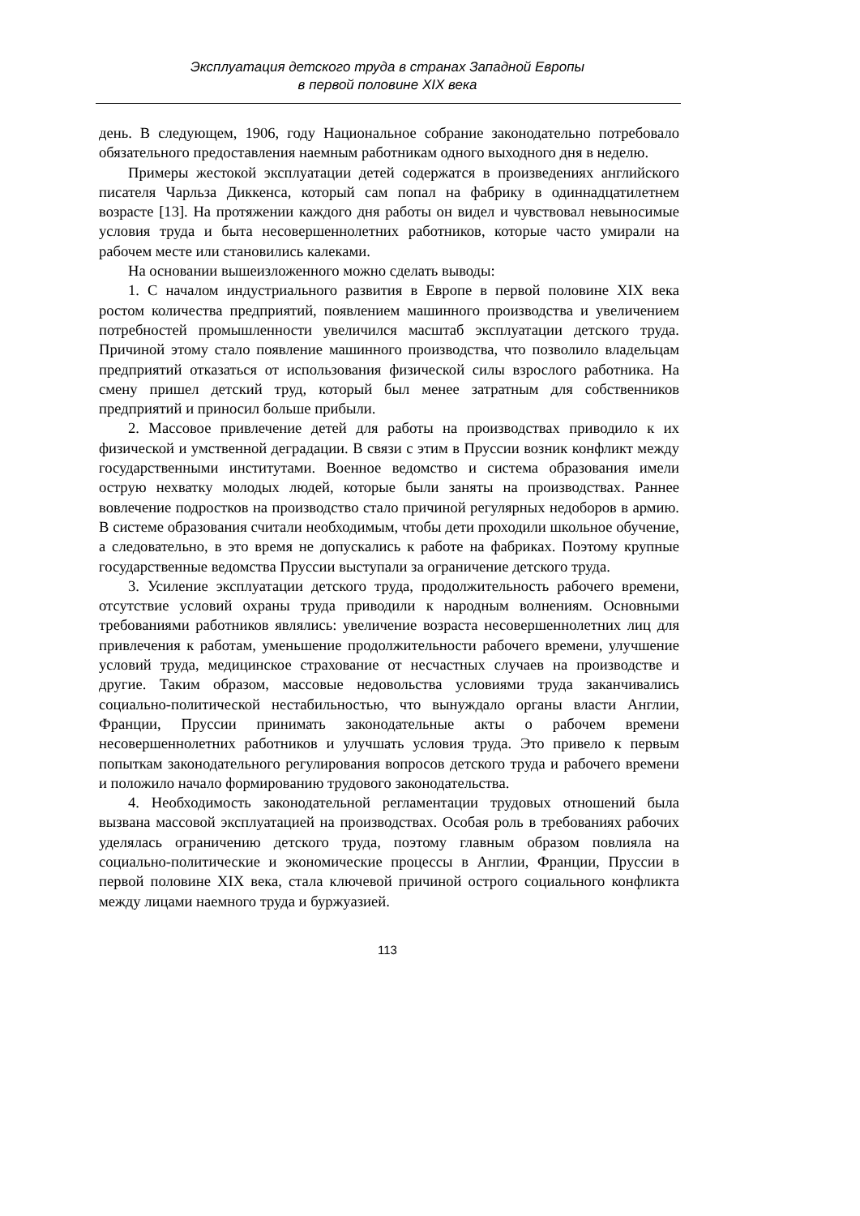Эксплуатация детского труда в странах Западной Европы
в первой половине XIX века
день. В следующем, 1906, году Национальное собрание законодательно потребовало обязательного предоставления наемным работникам одного выходного дня в неделю.
Примеры жестокой эксплуатации детей содержатся в произведениях английского писателя Чарльза Диккенса, который сам попал на фабрику в одиннадцатилетнем возрасте [13]. На протяжении каждого дня работы он видел и чувствовал невыносимые условия труда и быта несовершеннолетних работников, которые часто умирали на рабочем месте или становились калеками.
На основании вышеизложенного можно сделать выводы:
1. С началом индустриального развития в Европе в первой половине XIX века ростом количества предприятий, появлением машинного производства и увеличением потребностей промышленности увеличился масштаб эксплуатации детского труда. Причиной этому стало появление машинного производства, что позволило владельцам предприятий отказаться от использования физической силы взрослого работника. На смену пришел детский труд, который был менее затратным для собственников предприятий и приносил больше прибыли.
2. Массовое привлечение детей для работы на производствах приводило к их физической и умственной деградации. В связи с этим в Пруссии возник конфликт между государственными институтами. Военное ведомство и система образования имели острую нехватку молодых людей, которые были заняты на производствах. Раннее вовлечение подростков на производство стало причиной регулярных недоборов в армию. В системе образования считали необходимым, чтобы дети проходили школьное обучение, а следовательно, в это время не допускались к работе на фабриках. Поэтому крупные государственные ведомства Пруссии выступали за ограничение детского труда.
3. Усиление эксплуатации детского труда, продолжительность рабочего времени, отсутствие условий охраны труда приводили к народным волнениям. Основными требованиями работников являлись: увеличение возраста несовершеннолетних лиц для привлечения к работам, уменьшение продолжительности рабочего времени, улучшение условий труда, медицинское страхование от несчастных случаев на производстве и другие. Таким образом, массовые недовольства условиями труда заканчивались социально-политической нестабильностью, что вынуждало органы власти Англии, Франции, Пруссии принимать законодательные акты о рабочем времени несовершеннолетних работников и улучшать условия труда. Это привело к первым попыткам законодательного регулирования вопросов детского труда и рабочего времени и положило начало формированию трудового законодательства.
4. Необходимость законодательной регламентации трудовых отношений была вызвана массовой эксплуатацией на производствах. Особая роль в требованиях рабочих уделялась ограничению детского труда, поэтому главным образом повлияла на социально-политические и экономические процессы в Англии, Франции, Пруссии в первой половине XIX века, стала ключевой причиной острого социального конфликта между лицами наемного труда и буржуазией.
113